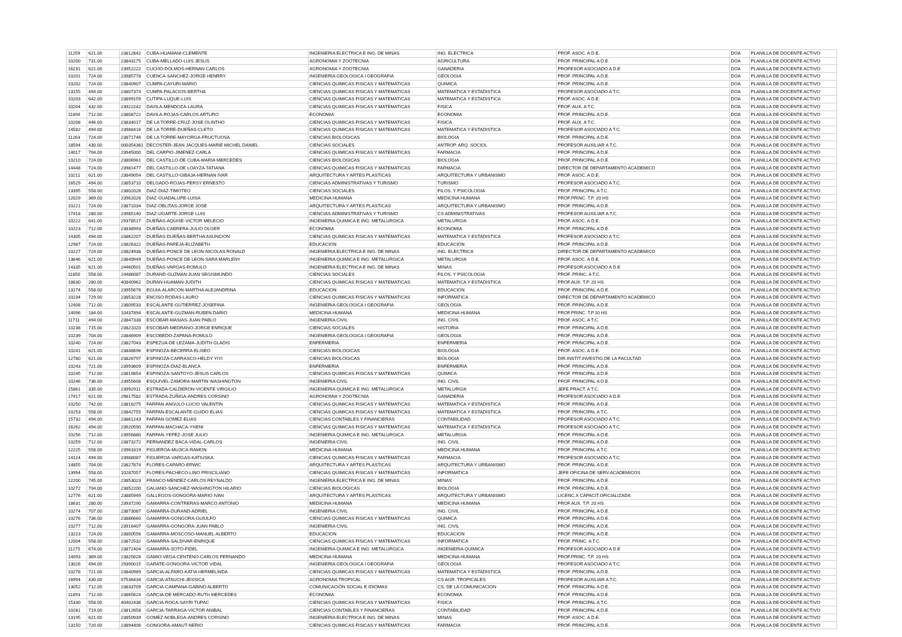| 11259 | 621.00 | 23812842 | CUBA-HUAMANI-CLEMENTE | INGENIERIA ELECTRICA E ING. DE MINAS | ING. ELECTRICA | PROF. ASOC. A D.E. | DOA | PLANILLA DE DOCENTE ACTIVO |
| 10200 | 731.00 | 23843175 | CUBA-MELLADO-LUIS JESUS | AGRONOMIA Y ZOOTECNIA | AGRICULTURA | PROF. PRINCIPAL A D.E. | DOA | PLANILLA DE DOCENTE ACTIVO |
| 16231 | 621.00 | 23952222 | CUCHO-DOLMOS-HERNAN CARLOS | AGRONOMIA Y ZOOTECNIA | GANADERIA | PROFESOR ASOCIADO A D.E | DOA | PLANILLA DE DOCENTE ACTIVO |
| 10201 | 724.00 | 23985778 | CUENCA-SANCHEZ-JORGE HENRRY | INGENIERIA GEOLOGICA I GEOGRAFIA | GEOLOGIA | PROF. PRINCIPAL A D.E. | DOA | PLANILLA DE DOCENTE ACTIVO |
| 10202 | 724.00 | 23840907 | CUMPA-CAYURI-MARIO | CIENCIAS QUIMICAS FISICAS Y MATEMATICAS | QUIMICA | PROF. PRINCIPAL A D.E. | DOA | PLANILLA DE DOCENTE ACTIVO |
| 13155 | 494.00 | 23807374 | CUMPA-PALACIOS-BERTHA | CIENCIAS QUIMICAS FISICAS Y MATEMATICAS | MATEMATICA Y ESTADISTICA | PROFESOR ASOCIADO A T.C. | DOA | PLANILLA DE DOCENTE ACTIVO |
| 10203 | 642.00 | 23899159 | CUTIPA-LUQUE-LUIS | CIENCIAS QUIMICAS FISICAS Y MATEMATICAS | MATEMATICA Y ESTADISTICA | PROF. ASOC. A D.E. | DOA | PLANILLA DE DOCENTE ACTIVO |
| 10204 | 432.00 | 23922242 | DAVILA-MENDOZA-LAURA | CIENCIAS QUIMICAS FISICAS Y MATEMATICAS | FISICA | PROF. AUX. A T.C. | DOA | PLANILLA DE DOCENTE ACTIVO |
| 11894 | 712.00 | 23808722 | DAVILA-ROJAS-CARLOS ARTURO | ECONOMIA | ECONOMIA | PROF. PRINCIPAL A D.E. | DOA | PLANILLA DE DOCENTE ACTIVO |
| 10208 | 446.00 | 23834017 | DE LA TORRE-CRUZ-JOSE OLINTHO | CIENCIAS QUIMICAS FISICAS Y MATEMATICAS | FISICA | PROF. AUX. A T.C. | DOA | PLANILLA DE DOCENTE ACTIVO |
| 14582 | 494.00 | 23988416 | DE LA TORRE-DUEÑAS-CLETO | CIENCIAS QUIMICAS FISICAS Y MATEMATICAS | MATEMATICA Y ESTADISTICA | PROFESOR ASOCIADO A T.C. | DOA | PLANILLA DE DOCENTE ACTIVO |
| 11263 | 724.00 | 23871746 | DE LA TORRE-MAYORGA-FRUCTUOSA | CIENCIAS BIOLOGICAS | BIOLOGIA | PROF. PRINCIPAL A D.E. | DOA | PLANILLA DE DOCENTE ACTIVO |
| 18594 | 430.00 | 000354361 | DECOSTER-JEAN JACQUES-MARIE MICHEL DANIEL | CIENCIAS SOCIALES | ANTROP. ARQ. SOCIOL | PROFESOR AUXILIAR A T.C. | DOA | PLANILLA DE DOCENTE ACTIVO |
| 14017 | 704.00 | 23945000 | DEL CARPIO-JIMENEZ-CARLA | CIENCIAS QUIMICAS FISICAS Y MATEMATICAS | FARMACIA | PROF. PRINCIPAL A D.E. | DOA | PLANILLA DE DOCENTE ACTIVO |
| 10210 | 724.00 | 23806961 | DEL CASTILLO-DE CUBA-MARIA MERCEDES | CIENCIAS BIOLOGICAS | BIOLOGIA | PROF. PRINCIPAL A D.E. | DOA | PLANILLA DE DOCENTE ACTIVO |
| 14448 | 724.00 | 23981477 | DEL CASTILLO-DE LOAYZA-TATIANA | CIENCIAS QUIMICAS FISICAS Y MATEMATICAS | FARMACIA | DIRECTOR DE DEPARTAMENTO ACADEMICO | DOA | PLANILLA DE DOCENTE ACTIVO |
| 10211 | 621.00 | 23849054 | DEL CASTILLO-GIBAJA-HERNAN IVAR | ARQUITECTURA Y ARTES PLASTICAS | ARQUITECTURA Y URBANISMO | PROF. ASOC. A D.E. | DOA | PLANILLA DE DOCENTE ACTIVO |
| 16529 | 494.00 | 23853710 | DELGADO-ROJAS-PERSY ERNESTO | CIENCIAS ADMINISTRATIVAS Y TURISMO | TURISMO | PROFESOR ASOCIADO A T.C. | DOA | PLANILLA DE DOCENTE ACTIVO |
| 13395 | 558.00 | 23802026 | DIAZ-DIAZ-TIMOTEO | CIENCIAS SOCIALES | FILOS. Y PSICOLOGIA | PROF. PRINCIPAL A T.C. | DOA | PLANILLA DE DOCENTE ACTIVO |
| 12029 | 369.00 | 23962026 | DIAZ-GUADALUPE-LUISA | MEDICINA HUMANA | MEDICINA HUMANA | PROF.PRINC. T.P. 20 HS | DOA | PLANILLA DE DOCENTE ACTIVO |
| 10221 | 724.00 | 23871034 | DIAZ-OBLITAS-JORGE JOSE | ARQUITECTURA Y ARTES PLASTICAS | ARQUITECTURA Y URBANISMO | PROF. PRINCIPAL A D.E. | DOA | PLANILLA DE DOCENTE ACTIVO |
| 17418 | 280.00 | 23985140 | DIAZ-UGARTE-JORGE LUIS | CIENCIAS ADMINISTRATIVAS Y TURISMO | CS ADMINISTRATIVAS | PROFESOR AUXILIAR A T.C. | DOA | PLANILLA DE DOCENTE ACTIVO |
| 10222 | 641.00 | 29378517 | DUEÑAS-AQUISE-VICTOR MELECIO | INGENIERIA QUIMICA E ING. METALURGICA | METALURGIA | PROF. ASOC. A D.E. | DOA | PLANILLA DE DOCENTE ACTIVO |
| 10223 | 712.00 | 23838993 | DUEÑAS-CABRERA-JULIO OLGER | ECONOMIA | ECONOMIA | PROF. PRINCIPAL A D.E. | DOA | PLANILLA DE DOCENTE ACTIVO |
| 14305 | 494.00 | 23862207 | DUEÑAS-DUEÑAS-BERTHA ASUNCION | CIENCIAS QUIMICAS FISICAS Y MATEMATICAS | MATEMATICA Y ESTADISTICA | PROFESOR ASOCIADO A T.C. | DOA | PLANILLA DE DOCENTE ACTIVO |
| 12987 | 724.00 | 23826322 | DUEÑAS-PAREJA-ELIZABETH | EDUCACION | EDUCACION | PROF. PRINCIPAL A D.E. | DOA | PLANILLA DE DOCENTE ACTIVO |
| 10227 | 724.00 | 23824938 | DUEÑAS-PONCE DE LEON-NICOLAS RONALD | INGENIERIA ELECTRICA E ING. DE MINAS | ING. ELECTRICA | DIRECTOR DE DEPARTAMENTO ACADEMICO | DOA | PLANILLA DE DOCENTE ACTIVO |
| 13646 | 621.00 | 23849949 | DUEÑAS-PONCE DE LEON-SARA MARLENY | INGENIERIA QUIMICA E ING. METALURGICA | METALURGIA | PROF. ASOC. A D.E. | DOA | PLANILLA DE DOCENTE ACTIVO |
| 14335 | 621.00 | 24460501 | DUEÑAS-VARGAS-ROMULO | INGENIERIA ELECTRICA E ING. DE MINAS | MINAS | PROFESOR ASOCIADO A D.E | DOA | PLANILLA DE DOCENTE ACTIVO |
| 11850 | 558.00 | 24486087 | DURAND-GUZMAN-JUAN SEGISMUNDO | CIENCIAS SOCIALES | FILOS. Y PSICOLOGIA | PROF. PRINC. A T.C. | DOA | PLANILLA DE DOCENTE ACTIVO |
| 18630 | 280.00 | 40840962 | DURAN-HUAMAN-JUDITH | CIENCIAS QUIMICAS FISICAS Y MATEMATICAS | MATEMATICA Y ESTADISTICA | PROF.AUX. T.P. 20 HS | DOA | PLANILLA DE DOCENTE ACTIVO |
| 13174 | 558.00 | 23955676 | EGUIA-ALARCON-MARTHA ALEJANDRINA | EDUCACION | EDUCACION | PROF. PRINCIPAL A D.E. | DOA | PLANILLA DE DOCENTE ACTIVO |
| 10234 | 729.00 | 23853228 | ENCISO-RODAS-LAURO | CIENCIAS QUIMICAS FISICAS Y MATEMATICAS | INFORMATICA | DIRECTOR DE DEPARTAMENTO ACADEMICO | DOA | PLANILLA DE DOCENTE ACTIVO |
| 12408 | 712.00 | 23809533 | ESCALANTE-GUTIERREZ-JOSEFINA | INGENIERIA GEOLOGICA I GEOGRAFIA | GEOLOGIA | PROF. PRINCIPAL A D.E. | DOA | PLANILLA DE DOCENTE ACTIVO |
| 14096 | 184.00 | 10437894 | ESCALANTE-GUZMAN-RUBEN DARIO | MEDICINA HUMANA | MEDICINA HUMANA | PROF.PRINC. T.P.10 HS | DOA | PLANILLA DE DOCENTE ACTIVO |
| 11711 | 494.00 | 23847338 | ESCOBAR-MASIAS-JUAN PABLO | INGENIERIA CIVIL | ING. CIVIL | PROF. ASOC. A T.C. | DOA | PLANILLA DE DOCENTE ACTIVO |
| 10238 | 715.00 | 23821020 | ESCOBAR-MEDRANO-JORGE ENRIQUE | CIENCIAS SOCIALES | HISTORIA | PROF. PRINCIPAL A D.E. | DOA | PLANILLA DE DOCENTE ACTIVO |
| 10239 | 704.00 | 23846909 | ESCOBEDO-ZAPANA-ROMULO | INGENIERIA GEOLOGICA I GEOGRAFIA | GEOLOGIA | PROF. PRINCIPAL A D.E. | DOA | PLANILLA DE DOCENTE ACTIVO |
| 10240 | 724.00 | 23827043 | ESPEZUA-DE LEZAMA-JUDITH GLADIS | ENFERMERIA | ENFERMERIA | PROF. PRINCIPAL A D.E. | DOA | PLANILLA DE DOCENTE ACTIVO |
| 10241 | 621.00 | 23848696 | ESPINOZA-BECERRA-ELISEO | CIENCIAS BIOLOGICAS | BIOLOGIA | PROF. ASOC. A D.E. | DOA | PLANILLA DE DOCENTE ACTIVO |
| 12780 | 621.00 | 23826797 | ESPINOZA-CARRASCO-HELDY YIYI | CIENCIAS BIOLOGICAS | BIOLOGIA | DIR.INSTIT.INVESTIG.DE LA FACULTAD | DOA | PLANILLA DE DOCENTE ACTIVO |
| 10243 | 721.00 | 23993609 | ESPINOZA-DIAZ-BLANCA | ENFERMERIA | ENFERMERIA | PROF. PRINCIPAL A D.E. | DOA | PLANILLA DE DOCENTE ACTIVO |
| 10245 | 712.00 | 23819854 | ESPINOZA-SANTOYO-JESUS CARLOS | CIENCIAS QUIMICAS FISICAS Y MATEMATICAS | QUIMICA | PROF. PRINCIPAL A D.E. | DOA | PLANILLA DE DOCENTE ACTIVO |
| 10246 | 736.00 | 23955606 | ESQUIVEL-ZAMORA-MARTIN WASHINGTON | INGENIERIA CIVIL | ING. CIVIL | PROF. PRINCIPAL A D.E. | DOA | PLANILLA DE DOCENTE ACTIVO |
| 15861 | 335.00 | 23992911 | ESTRADA-CALDERON-VICENTE VIRGILIO | INGENIERIA QUIMICA E ING. METALURGICA | METALURGIA | JEFE PRACT. A T.C. | DOA | PLANILLA DE DOCENTE ACTIVO |
| 17417 | 621.00 | 29617582 | ESTRADA-ZUÑIGA-ANDRES CORSINO | AGRONOMIA Y ZOOTECNIA | GANADERIA | PROFESOR ASOCIADO A D.E | DOA | PLANILLA DE DOCENTE ACTIVO |
| 10250 | 742.00 | 23816275 | FARFAN-ANGULO-LUCIO VALENTIN | CIENCIAS QUIMICAS FISICAS Y MATEMATICAS | MATEMATICA Y ESTADISTICA | PROF. PRINCIPAL A D.E. | DOA | PLANILLA DE DOCENTE ACTIVO |
| 10253 | 558.00 | 23842755 | FARFAN-ESCALANTE-GUIDO ELIAS | CIENCIAS QUIMICAS FISICAS Y MATEMATICAS | MATEMATICA Y ESTADISTICA | PROF. PRINCIPAL A T.C. | DOA | PLANILLA DE DOCENTE ACTIVO |
| 15732 | 494.00 | 23861243 | FARFAN-GOMEZ-ELIAS | CIENCIAS CONTABLES Y FINANCIERAS | CONTABILIDAD | PROFESOR ASOCIADO A T.C. | DOA | PLANILLA DE DOCENTE ACTIVO |
| 16262 | 494.00 | 23920590 | FARFAN-MACHACA-YHENI | CIENCIAS QUIMICAS FISICAS Y MATEMATICAS | MATEMATICA Y ESTADISTICA | PROFESOR ASOCIADO A T.C. | DOA | PLANILLA DE DOCENTE ACTIVO |
| 10256 | 712.00 | 23956880 | FARFAN-YEPEZ-JOSE JULIO | INGENIERIA QUIMICA E ING. METALURGICA | METALURGIA | PROF. PRINCIPAL A D.E. | DOA | PLANILLA DE DOCENTE ACTIVO |
| 10259 | 712.00 | 23873272 | FERNANDEZ BACA-VIDAL-CARLOS | INGENIERIA CIVIL | ING. CIVIL | PROF. PRINCIPAL A D.E. | DOA | PLANILLA DE DOCENTE ACTIVO |
| 12225 | 558.00 | 23963319 | FIGUEROA-MUJICA-RAMON | MEDICINA HUMANA | MEDICINA HUMANA | PROF. PRINCIPAL A T.C. | DOA | PLANILLA DE DOCENTE ACTIVO |
| 14124 | 494.00 | 23988087 | FIGUEROA-VARGAS-KATIUSKA | CIENCIAS QUIMICAS FISICAS Y MATEMATICAS | FARMACIA | PROFESOR ASOCIADO A T.C. | DOA | PLANILLA DE DOCENTE ACTIVO |
| 14855 | 704.00 | 23827874 | FLORES-CAPARO-ERWIC | ARQUITECTURA Y ARTES PLASTICAS | ARQUITECTURA Y URBANISMO | PROF. PRINCIPAL A D.E. | DOA | PLANILLA DE DOCENTE ACTIVO |
| 13994 | 558.00 | 10287057 | FLORES-PACHECO-LINO PRISCILIANO | CIENCIAS QUIMICAS FISICAS Y MATEMATICAS | INFORMATICA | JEFE OFICINA DE SERV.ACADEMICOS | DOA | PLANILLA DE DOCENTE ACTIVO |
| 12200 | 745.00 | 23853023 | FRANCO-MENDEZ-CARLOS REYNALDO | INGENIERIA ELECTRICA E ING. DE MINAS | MINAS | PROF. PRINCIPAL A D.E. | DOA | PLANILLA DE DOCENTE ACTIVO |
| 10272 | 704.00 | 23852200 | GALIANO-SANCHEZ-WASHINGTON HILARIO | CIENCIAS BIOLOGICAS | BIOLOGIA | PROF. PRINCIPAL A D.E. | DOA | PLANILLA DE DOCENTE ACTIVO |
| 12776 | 621.00 | 23885949 | GALLEGOS-GONGORA-MARIO IVAN | ARQUITECTURA Y ARTES PLASTICAS | ARQUITECTURA Y URBANISMO | LICENC.X CAPACIT.OFICIALIZADA | DOA | PLANILLA DE DOCENTE ACTIVO |
| 18631 | 280.00 | 23937290 | GAMARRA-CONTRERAS-MARCO ANTONIO | MEDICINA HUMANA | MEDICINA HUMANA | PROF.AUX. T.P. 20 HS | DOA | PLANILLA DE DOCENTE ACTIVO |
| 10274 | 707.00 | 23873087 | GAMARRA-DURAND-ADRIEL | INGENIERIA CIVIL | ING. CIVIL | PROF. PRINCIPAL A D.E. | DOA | PLANILLA DE DOCENTE ACTIVO |
| 10276 | 736.00 | 23886660 | GAMARRA-GONGORA-GUIULFO | CIENCIAS QUIMICAS FISICAS Y MATEMATICAS | QUIMICA | PROF. PRINCIPAL A D.E. | DOA | PLANILLA DE DOCENTE ACTIVO |
| 10277 | 712.00 | 23916407 | GAMARRA-GONGORA-JUAN PABLO | INGENIERIA CIVIL | ING. CIVIL | PROF. PRINCIPAL A D.E. | DOA | PLANILLA DE DOCENTE ACTIVO |
| 13223 | 724.00 | 23800556 | GAMARRA-MOSCOSO-MANUEL ALBERTO | EDUCACION | EDUCACION | PROF. PRINCIPAL A D.E. | DOA | PLANILLA DE DOCENTE ACTIVO |
| 12004 | 558.00 | 23872532 | GAMARRA-SALDIVAR-ENRIQUE | CIENCIAS QUIMICAS FISICAS Y MATEMATICAS | INFORMATICA | PROF. PRINC. A T.C. | DOA | PLANILLA DE DOCENTE ACTIVO |
| 11275 | 674.00 | 23872404 | GAMARRA-SOTO-FIDEL | INGENIERIA QUIMICA E ING. METALURGICA | INGENIERIA QUIMICA | PROFESOR ASOCIADO A D.E | DOA | PLANILLA DE DOCENTE ACTIVO |
| 14093 | 369.00 | 23825626 | GAMIO-VEGA CENTENO-CARLOS FERNANDO | MEDICINA HUMANA | MEDICINA HUMANA | PROF.PRINC. T.P. 20 HS | DOA | PLANILLA DE DOCENTE ACTIVO |
| 13026 | 494.00 | 29390015 | GARATE-GONGORA-VICTOR VIDAL | INGENIERIA GEOLOGICA I GEOGRAFIA | GEOLOGIA | PROFESOR ASOCIADO A T.C. | DOA | PLANILLA DE DOCENTE ACTIVO |
| 10278 | 721.00 | 23840989 | GARCIA-ALFARO-KATIA HERMELINDA | CIENCIAS QUIMICAS FISICAS Y MATEMATICAS | MATEMATICA Y ESTADISTICA | PROF. PRINCIPAL A D.E. | DOA | PLANILLA DE DOCENTE ACTIVO |
| 16994 | 430.00 | 07536434 | GARCIA-ATAUCHI-JESSICA | AGRONOMIA TROPICAL | CS AGR. TROPICALES | PROFESOR AUXILIAR A T.C. | DOA | PLANILLA DE DOCENTE ACTIVO |
| 13052 | 712.00 | 23833709 | GARCIA-CAMPANA-GABINO ALBERTO | COMUNICACIÓN SOCIAL E IDIOMAS | CS. DE LA COMUNICACION | PROF. PRINCIPAL A D.E. | DOA | PLANILLA DE DOCENTE ACTIVO |
| 11893 | 712.00 | 23865624 | GARCIA-DE MERCADO-RUTH MERCEDES | ECONOMIA | ECONOMIA | PROF. PRINCIPAL A D.E. | DOA | PLANILLA DE DOCENTE ACTIVO |
| 15330 | 558.00 | 40402436 | GARCIA-ROCA-SAYRI TUPAC | CIENCIAS QUIMICAS FISICAS Y MATEMATICAS | FISICA | PROF. PRINCIPAL A T.C. | DOA | PLANILLA DE DOCENTE ACTIVO |
| 10281 | 719.00 | 23812658 | GARCIA-TARRAGA-VICTOR ANIBAL | CIENCIAS CONTABLES Y FINANCIERAS | CONTABILIDAD | PROF. PRINCIPAL A D.E. | DOA | PLANILLA DE DOCENTE ACTIVO |
| 13195 | 621.00 | 23850939 | GOMEZ-NOBLEGA-ANDRES CORSINO | INGENIERIA ELECTRICA E ING. DE MINAS | MINAS | PROF. ASOC. A D.E. | DOA | PLANILLA DE DOCENTE ACTIVO |
| 13150 | 720.00 | 23894406 | GONGORA-AMAUT-NERIO | CIENCIAS QUIMICAS FISICAS Y MATEMATICAS | FARMACIA | PROF. PRINCIPAL A D.E. | DOA | PLANILLA DE DOCENTE ACTIVO |